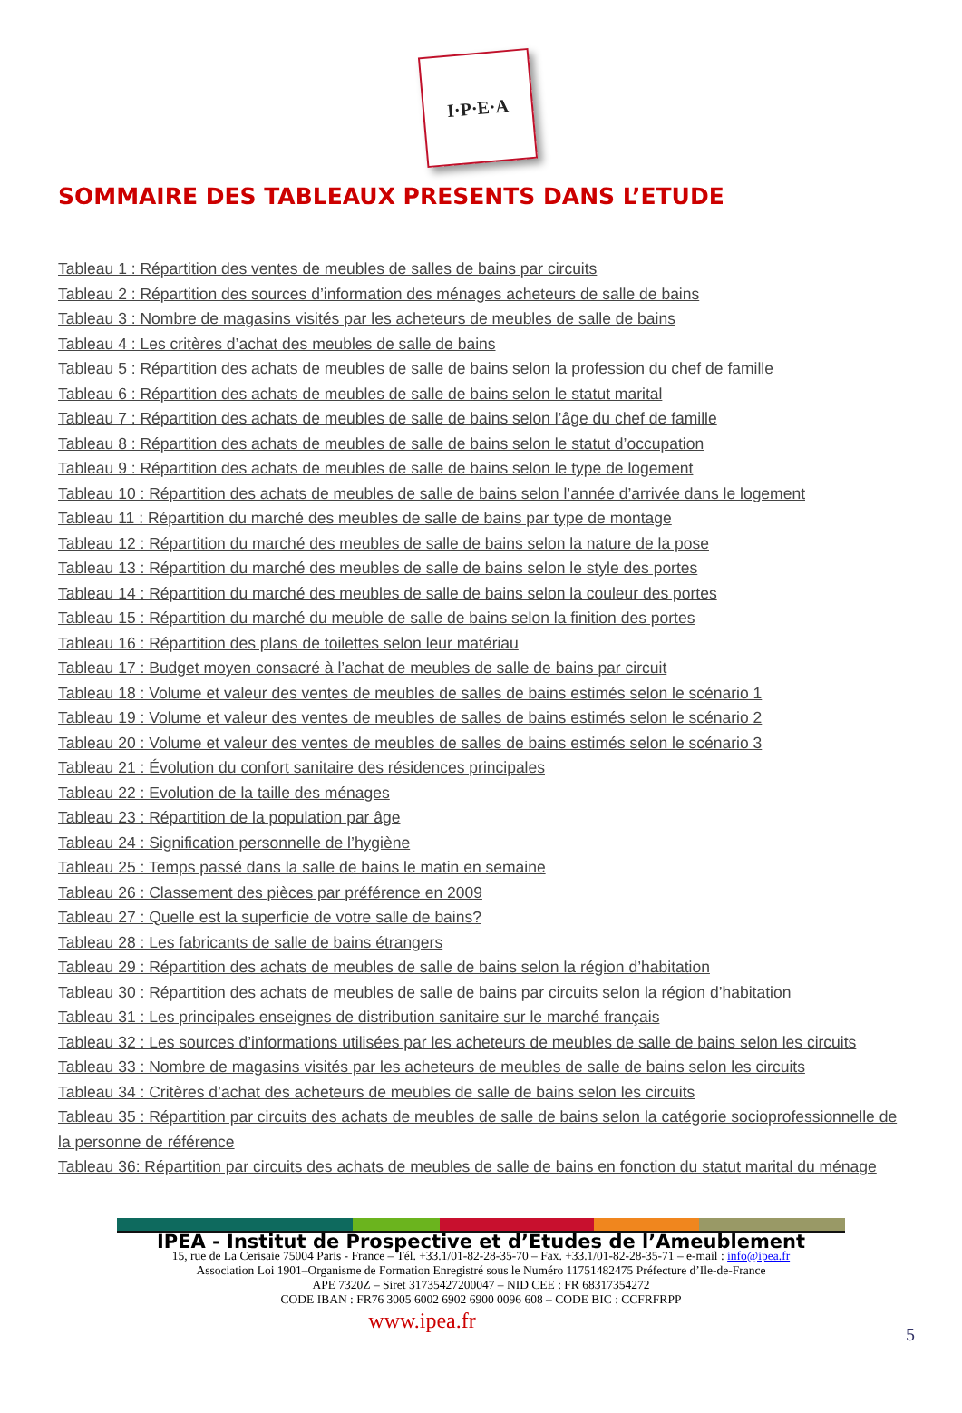I·P·E·A
SOMMAIRE DES TABLEAUX PRESENTS DANS L’ETUDE
Tableau 1 : Répartition des ventes de meubles de salles de bains par circuits
Tableau 2 : Répartition des sources d’information des ménages acheteurs de salle de bains
Tableau 3 : Nombre de magasins visités par les acheteurs de meubles de salle de bains
Tableau 4 : Les critères d’achat des meubles de salle de bains
Tableau 5 : Répartition des achats de meubles de salle de bains selon la profession du chef de famille
Tableau 6 : Répartition des achats de meubles de salle de bains selon le statut marital
Tableau 7 : Répartition des achats de meubles de salle de bains selon l’âge du chef de famille
Tableau 8 : Répartition des achats de meubles de salle de bains selon le statut d’occupation
Tableau 9 : Répartition des achats de meubles de salle de bains selon le type de logement
Tableau 10 : Répartition des achats de meubles de salle de bains selon l’année d’arrivée dans le logement
Tableau 11 : Répartition du marché des meubles de salle de bains par type de montage
Tableau 12 : Répartition du marché des meubles de salle de bains selon la nature de la pose
Tableau 13 : Répartition du marché des meubles de salle de bains selon le style des portes
Tableau 14 : Répartition du marché des meubles de salle de bains selon la couleur des portes
Tableau 15 : Répartition du marché du meuble de salle de bains selon la finition des portes
Tableau 16 : Répartition des plans de toilettes selon leur matériau
Tableau 17 : Budget moyen consacré à l’achat de meubles de salle de bains par circuit
Tableau 18 : Volume et valeur des ventes de meubles de salles de bains estimés selon le scénario 1
Tableau 19 : Volume et valeur des ventes de meubles de salles de bains estimés selon le scénario 2
Tableau 20 : Volume et valeur des ventes de meubles de salles de bains estimés selon le scénario 3
Tableau 21 : Évolution du confort sanitaire des résidences principales
Tableau 22 : Evolution de la taille des ménages
Tableau 23 : Répartition de la population par âge
Tableau 24 : Signification personnelle de l’hygiène
Tableau 25 : Temps passé dans la salle de bains le matin en semaine
Tableau 26 : Classement des pièces par préférence en 2009
Tableau 27 : Quelle est la superficie de votre salle de bains?
Tableau 28 : Les fabricants de salle de bains étrangers
Tableau 29 : Répartition des achats de meubles de salle de bains selon la région d’habitation
Tableau 30 : Répartition des achats de meubles de salle de bains par circuits selon la région d’habitation
Tableau 31 : Les principales enseignes de distribution sanitaire sur le marché français
Tableau 32 : Les sources d’informations utilisées par les acheteurs de meubles de salle de bains selon les circuits
Tableau 33 : Nombre de magasins visités par les acheteurs de meubles de salle de bains selon les circuits
Tableau 34 : Critères d’achat des acheteurs de meubles de salle de bains selon les circuits
Tableau 35 : Répartition par circuits des achats de meubles de salle de bains selon la catégorie socioprofessionnelle de la personne de référence
Tableau 36: Répartition par circuits des achats de meubles de salle de bains en fonction du statut marital du ménage
IPEA - Institut de Prospective et d’Etudes de l’Ameublement
15, rue de La Cerisaie 75004 Paris - France – Tél. +33.1/01-82-28-35-70 – Fax. +33.1/01-82-28-35-71 – e-mail : info@ipea.fr
Association Loi 1901–Organisme de Formation Enregistré sous le Numéro 11751482475 Préfecture d’Ile-de-France
APE 7320Z – Siret 31735427200047 – NID CEE : FR 68317354272
CODE IBAN : FR76 3005 6002 6902 6900 0096 608 – CODE BIC : CCFRFRPP
www.ipea.fr
5